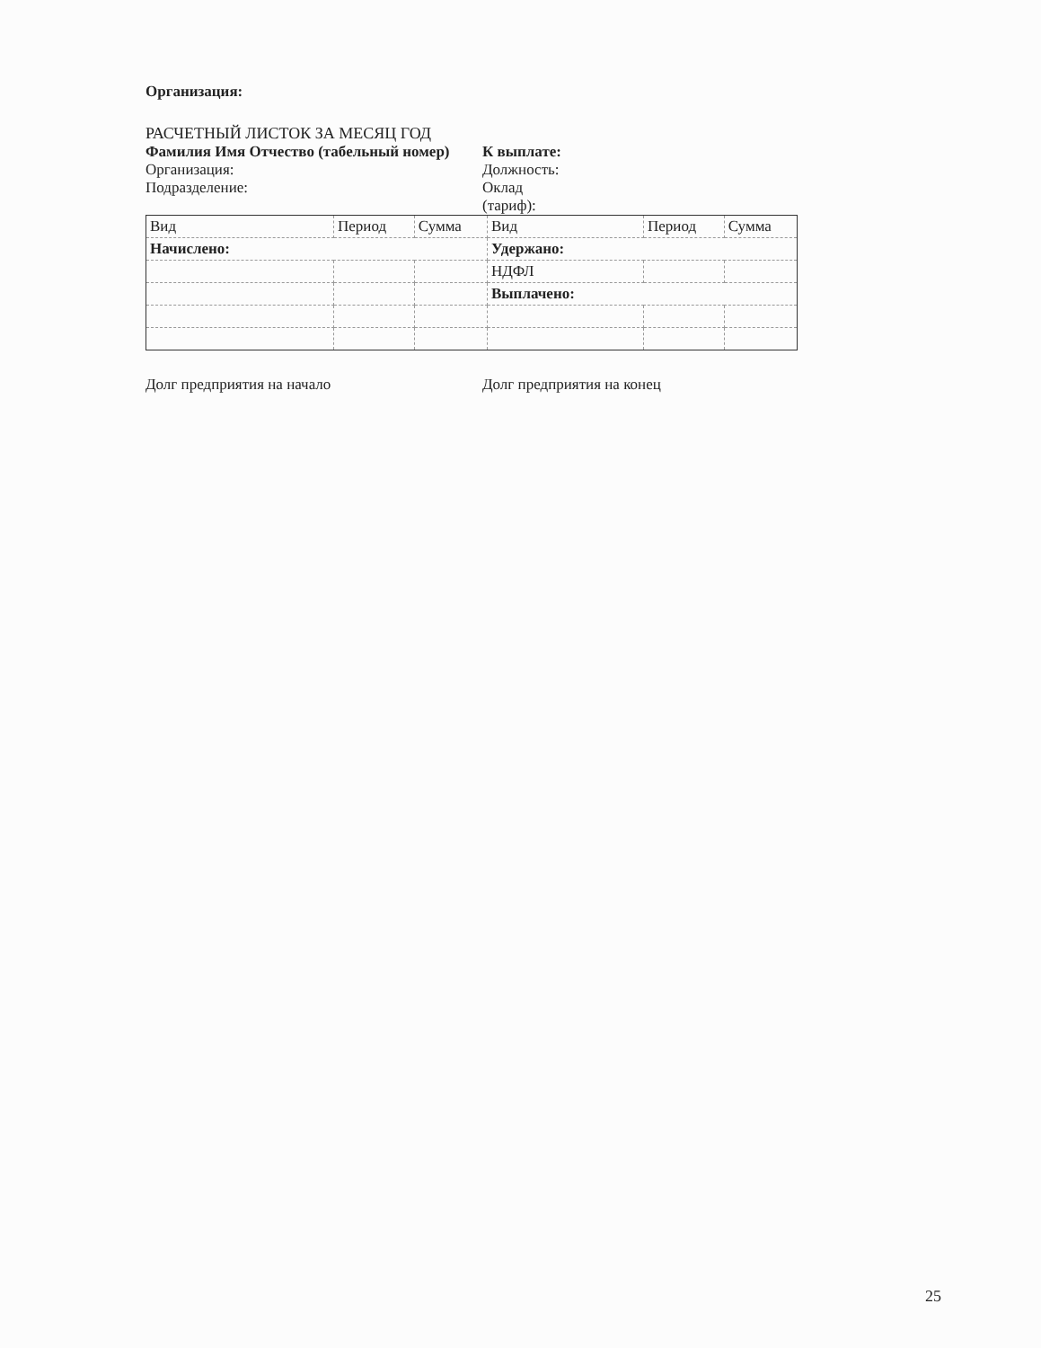Организация:
РАСЧЕТНЫЙ ЛИСТОК ЗА МЕСЯЦ ГОД
Фамилия Имя Отчество (табельный номер)
К выплате:
Организация: Должность:
Подразделение: Оклад
(тариф):
| Вид | Период | Сумма | Вид | Период | Сумма |
| Начислено: | | | Удержано: | | |
| | | | НДФЛ | | |
| | | | Выплачено: | | |
Долг предприятия на начало Долг предприятия на конец
25